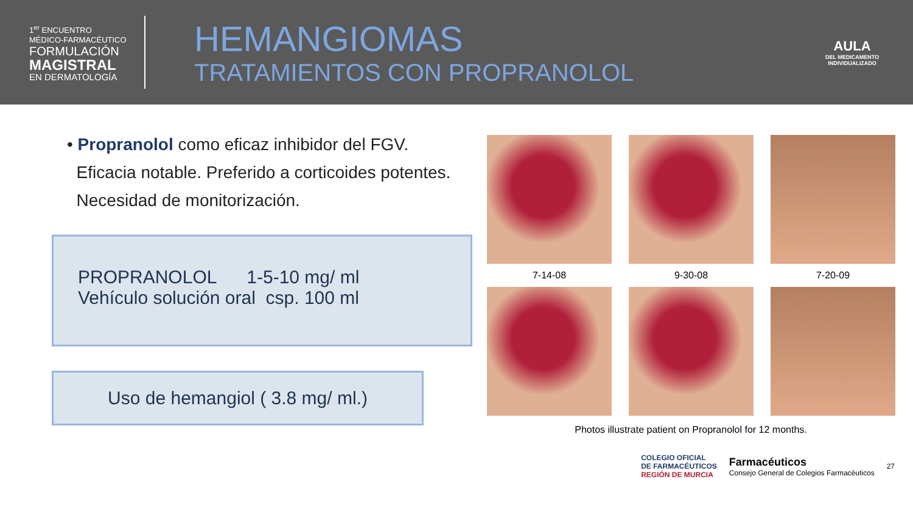1<sup>er</sup> ENCUENTRO
MÉDICO-FARMACÉUTICO
FORMULACIÓN
MAGISTRAL
EN DERMATOLOGÍA
HEMANGIOMAS
TRATAMIENTOS CON PROPRANOLOL
AULA
DEL MEDICAMENTO
INDIVIDUALIZADO
• Propranolol como eficaz inhibidor del FGV.
Eficacia notable. Preferido a corticoides potentes.
Necesidad de monitorización.
PROPRANOLOL 1-5-10 mg/ ml
Vehículo solución oral csp. 100 ml
Uso de hemangiol ( 3.8 mg/ ml.)
7-14-08
9-30-08
7-20-09
Photos illustrate patient on Propranolol for 12 months.
COLEGIO OFICIAL
DE FARMACÉUTICOS
REGIÓN DE MURCIA Farmacéuticos
Consejo General de Colegios Farmacéuticos 27